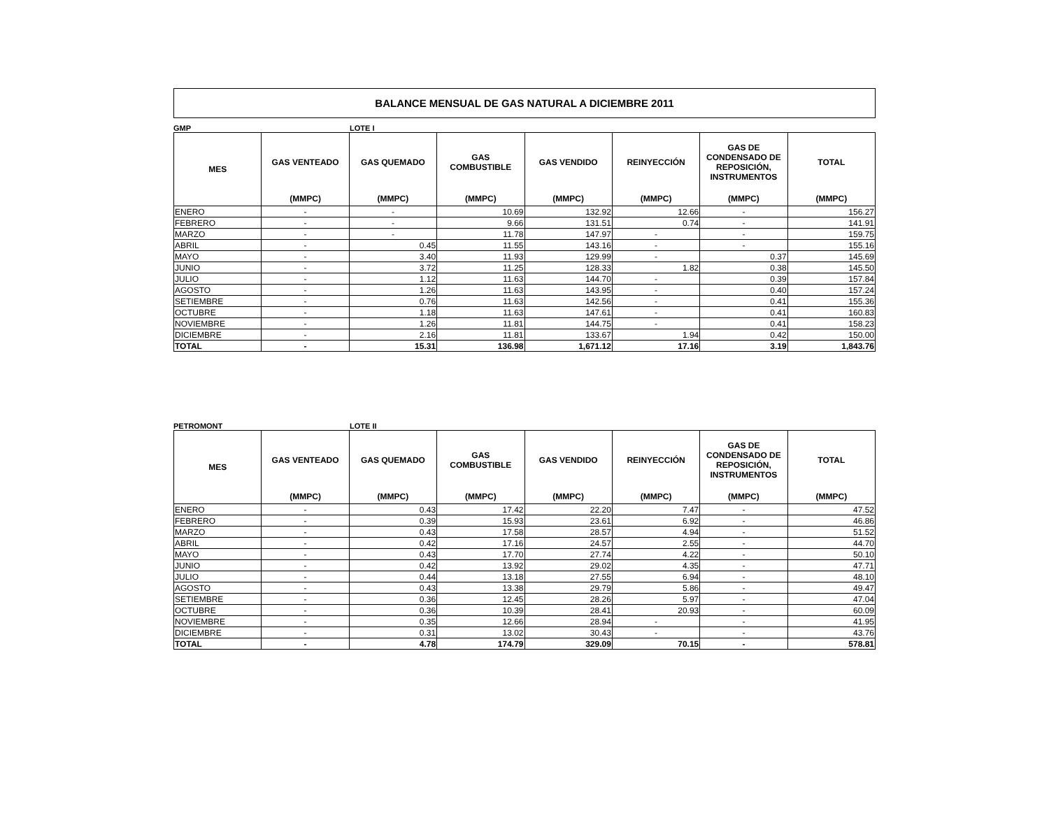BALANCE MENSUAL DE GAS NATURAL A DICIEMBRE 2011
GMP LOTE I
| MES | GAS VENTEADO | GAS QUEMADO | GAS COMBUSTIBLE | GAS VENDIDO | REINYECCIÓN | GAS DE CONDENSADO DE REPOSICIÓN, INSTRUMENTOS | TOTAL |
| --- | --- | --- | --- | --- | --- | --- | --- |
| | (MMPC) | (MMPC) | (MMPC) | (MMPC) | (MMPC) | (MMPC) | (MMPC) |
| ENERO | - | - | 10.69 | 132.92 | 12.66 | - | 156.27 |
| FEBRERO | - | - | 9.66 | 131.51 | 0.74 | - | 141.91 |
| MARZO | - | - | 11.78 | 147.97 | - | - | 159.75 |
| ABRIL | - | 0.45 | 11.55 | 143.16 | - | - | 155.16 |
| MAYO | - | 3.40 | 11.93 | 129.99 | - | 0.37 | 145.69 |
| JUNIO | - | 3.72 | 11.25 | 128.33 | 1.82 | 0.38 | 145.50 |
| JULIO | - | 1.12 | 11.63 | 144.70 | - | 0.39 | 157.84 |
| AGOSTO | - | 1.26 | 11.63 | 143.95 | - | 0.40 | 157.24 |
| SETIEMBRE | - | 0.76 | 11.63 | 142.56 | - | 0.41 | 155.36 |
| OCTUBRE | - | 1.18 | 11.63 | 147.61 | - | 0.41 | 160.83 |
| NOVIEMBRE | - | 1.26 | 11.81 | 144.75 | - | 0.41 | 158.23 |
| DICIEMBRE | - | 2.16 | 11.81 | 133.67 | 1.94 | 0.42 | 150.00 |
| TOTAL | - | 15.31 | 136.98 | 1,671.12 | 17.16 | 3.19 | 1,843.76 |
PETROMONT LOTE II
| MES | GAS VENTEADO | GAS QUEMADO | GAS COMBUSTIBLE | GAS VENDIDO | REINYECCIÓN | GAS DE CONDENSADO DE REPOSICIÓN, INSTRUMENTOS | TOTAL |
| --- | --- | --- | --- | --- | --- | --- | --- |
| | (MMPC) | (MMPC) | (MMPC) | (MMPC) | (MMPC) | (MMPC) | (MMPC) |
| ENERO | - | 0.43 | 17.42 | 22.20 | 7.47 | - | 47.52 |
| FEBRERO | - | 0.39 | 15.93 | 23.61 | 6.92 | - | 46.86 |
| MARZO | - | 0.43 | 17.58 | 28.57 | 4.94 | - | 51.52 |
| ABRIL | - | 0.42 | 17.16 | 24.57 | 2.55 | - | 44.70 |
| MAYO | - | 0.43 | 17.70 | 27.74 | 4.22 | - | 50.10 |
| JUNIO | - | 0.42 | 13.92 | 29.02 | 4.35 | - | 47.71 |
| JULIO | - | 0.44 | 13.18 | 27.55 | 6.94 | - | 48.10 |
| AGOSTO | - | 0.43 | 13.38 | 29.79 | 5.86 | - | 49.47 |
| SETIEMBRE | - | 0.36 | 12.45 | 28.26 | 5.97 | - | 47.04 |
| OCTUBRE | - | 0.36 | 10.39 | 28.41 | 20.93 | - | 60.09 |
| NOVIEMBRE | - | 0.35 | 12.66 | 28.94 | - | - | 41.95 |
| DICIEMBRE | - | 0.31 | 13.02 | 30.43 | - | - | 43.76 |
| TOTAL | - | 4.78 | 174.79 | 329.09 | 70.15 | - | 578.81 |